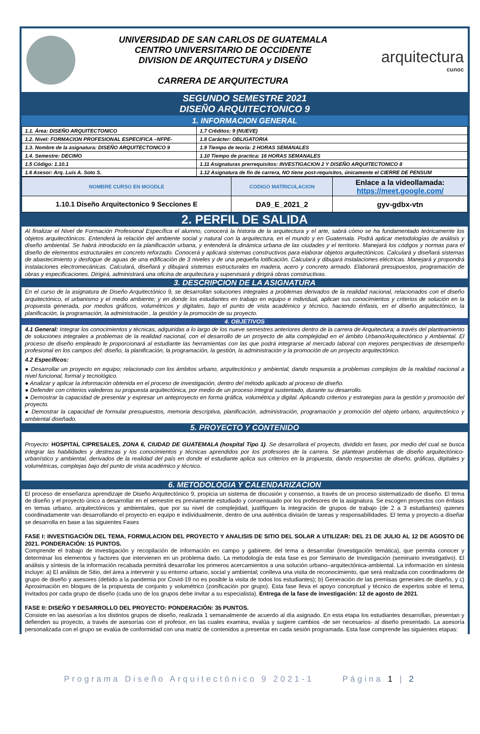UNIVERSIDAD DE SAN CARLOS DE GUATEMALA
CENTRO UNIVERSITARIO DE OCCIDENTE
DIVISION DE ARQUITECTURA y DISEÑO
CARRERA DE ARQUITECTURA
arquitectura
cunoc
SEGUNDO SEMESTRE 2021
DISEÑO ARQUITECTONICO 9
1. INFORMACION GENERAL
| 1.1. Área: DISEÑO ARQUITECTONICO | 1.7 Créditos: 9 (NUEVE) |
| 1.2. Nivel: FORMACION PROFESIONAL ESPECIFICA –NFPE- | 1.8 Carácter: OBLIGATORIA |
| 1.3. Nombre de la asignatura: DISEÑO ARQUITECTONICO 9 | 1.9 Tiempo de teoría: 2 HORAS SEMANALES |
| 1.4. Semestre: DECIMO | 1.10 Tiempo de practica: 16 HORAS SEMANALES |
| 1.5 Código: 1.10.1 | 1.11 Asignaturas prerrequisitos: INVESTIGACION 2 Y DISEÑO ARQUITECTONICO 8 |
| 1.6 Asesor: Arq. Luis A. Soto S. | 1.12 Asignatura de fin de carrera, NO tiene post-requisitos, únicamente el CIERRE DE PENSUM |
| NOMBRE CURSO EN MOODLE | CODIGO MATRICULACION | Enlace a la videollamada: https://meet.google.com/ |
| 1.10.1 Diseño Arquitectonico 9 Secciones E | DA9_E_2021_2 | gyv-gdbx-vtn |
2. PERFIL DE SALIDA
Al finalizar el Nivel de Formación Profesional Específica el alumno, conocerá la historia de la arquitectura y el arte, sabrá cómo se ha fundamentado teóricamente los objetos arquitectónicos. Entenderá la relación del ambiente social y natural con la arquitectura, en el mundo y en Guatemala. Podrá aplicar metodologías de análisis y diseño ambiental. Se habrá introducido en la planificación urbana, y entenderá la dinámica urbana de las ciudades y el territorio. Manejará los códigos y normas para el diseño de elementos estructurales en concreto reforzado. Conocerá y aplicará sistemas constructivos para elaborar objetos arquitectónicos. Calculará y diseñará sistemas de abastecimiento y desfogue de aguas de una edificación de 3 niveles y de una pequeña lotificación. Calculará y dibujará instalaciones eléctricas. Manejará y propondrá instalaciones electromecánicas. Calculará, diseñará y dibujará sistemas estructurales en madera, acero y concreto armado. Elaborará presupuestos, programación de obras y especificaciones. Dirigirá, administrará una oficina de arquitectura y supervisará y dirigirá obras constructivas.
3. DESCRIPCION DE LA ASIGNATURA
En el curso de la asignatura de Diseño Arquitectónico 9, se desarrollan soluciones integrales a problemas derivados de la realidad nacional, relacionados con el diseño arquitectónico, el urbanismo y el medio ambiente; y en donde los estudiantes en trabajo en equipo e individual, aplican sus conocimientos y criterios de solución en la propuesta generada, por medios gráficos, volumétricos y digitales, bajo el punto de vista académico y técnico, haciendo énfasis, en el diseño arquitectónico, la planificación, la programación, la administración , la gestión y la promoción de su proyecto.
4. OBJETIVOS
4.1 General: Integrar los conocimientos y técnicas, adquiridas a lo largo de los nueve semestres anteriores dentro de la carrera de Arquitectura; a través del planteamiento de soluciones integrales a problemas de la realidad nacional, con el desarrollo de un proyecto de alta complejidad en el ámbito Urbano/Arquitectónico y Ambiental. El proceso de diseño empleado le proporcionará al estudiante las herramientas con las que podrá integrarse al mercado laboral con mejores perspectivas de desempeño profesional en los campos del: diseño, la planificación, la programación, la gestión, la administración y la promoción de un proyecto arquitectónico.
4.2 Específicos:
● Desarrollar un proyecto en equipo; relacionado con los ámbitos urbano, arquitectónico y ambiental, dando respuesta a problemas complejos de la realidad nacional a nivel funcional, formal y tecnológico.
● Analizar y aplicar la información obtenida en el proceso de investigación, dentro del método aplicado al proceso de diseño.
● Defender con criterios valederos su propuesta arquitectónica, por medio de un proceso integral sustentado, durante su desarrollo.
● Demostrar la capacidad de presentar y expresar un anteproyecto en forma gráfica, volumétrica y digital. Aplicando criterios y estrategias para la gestión y promoción del proyecto.
● Demostrar la capacidad de formular presupuestos, memoria descriptiva, planificación, administración, programación y promoción del objeto urbano, arquitectónico y ambiental diseñado.
5. PROYECTO Y CONTENIDO
Proyecto: HOSPITAL CIPRESALES, ZONA 6, CIUDAD DE GUATEMALA (hospital Tipo 1). Se desarrollará el proyecto, dividido en fases, por medio del cual se busca integrar las habilidades y destrezas y los conocimientos y técnicas aprendidos por los profesores de la carrera. Se plantean problemas de diseño arquitectónico- urbanístico y ambiental, derivados de la realidad del país en donde el estudiante aplica sus criterios en la propuesta, dando respuestas de diseño, gráficas, digitales y volumétricas, complejas bajo del punto de vista académico y técnico.
6. METODOLOGIA Y CALENDARIZACION
El proceso de enseñanza aprendizaje de Diseño Arquitectónico 9, propicia un sistema de discusión y consenso, a través de un proceso sistematizado de diseño. El tema de diseño y el proyecto único a desarrollar en el semestre es previamente estudiado y consensuado por los profesores de la asignatura. Se escogen proyectos con énfasis en temas urbano, arquitectónicos y ambientales, que por su nivel de complejidad, justifiquen la integración de grupos de trabajo (de 2 a 3 estudiantes) quienes coordinadamente van desarrollando el proyecto en equipo e individualmente, dentro de una auténtica división de tareas y responsabilidades. El tema y proyecto a diseñar se desarrolla en base a las siguientes Fases
FASE I: INVESTIGACIÓN DEL TEMA, FORMULACION DEL PROYECTO Y ANALISIS DE SITIO DEL SOLAR A UTILIZAR: DEL 21 DE JULIO AL 12 DE AGOSTO DE 2021. PONDERACIÓN: 15 PUNTOS.
Comprende el trabajo de investigación y recopilación de información en campo y gabinete, del tema a desarrollar (investigación temática), que permita conocer y determinar los elementos y factores que intervienen en un problema dado. La metodología de esta fase es por Seminario de Investigación (seminario investigativo). El análisis y síntesis de la información recabada permitirá desarrollar los primeros acercamientos a una solución urbano–arquitectónica-ambiental. La información en síntesis incluye: a) El análisis de Sitio, del área a intervenir y su entorno urbano, social y ambiental; conlleva una visita de reconocimiento, que será realizada con coordinadores de grupo de diseño y asesores (debido a la pandemia por Covid-19 no es posible la visita de todos los estudiantes); b) Generación de las premisas generales de diseño, y c) Aproximación en bloques de la propuesta de conjunto y volumétrico (zonificación por grupo). Esta fase lleva el apoyo conceptual y técnico de expertos sobre el tema, invitados por cada grupo de diseño (cada uno de los grupos debe invitar a su especialista). Entrega de la fase de investigación: 12 de agosto de 2021.
FASE II: DISEÑO Y DESARROLLO DEL PROYECTO: PONDERACIÓN: 35 PUNTOS.
Consiste en las asesorías a los distintos grupos de diseño, realizada 1 semanalmente de acuerdo al día asignado. En esta etapa los estudiantes desarrollan, presentan y defienden su proyecto, a través de asesorías con el profesor, en las cuales examina, evalúa y sugiere cambios -de ser necesarios- al diseño presentado. La asesoría personalizada con el grupo se evalúa de conformidad con una matriz de contenidos a presentar en cada sesión programada. Esta fase comprende las siguientes etapas:
Programa Diseño Arquitectónico 9 2021-1 Página 1 | 2